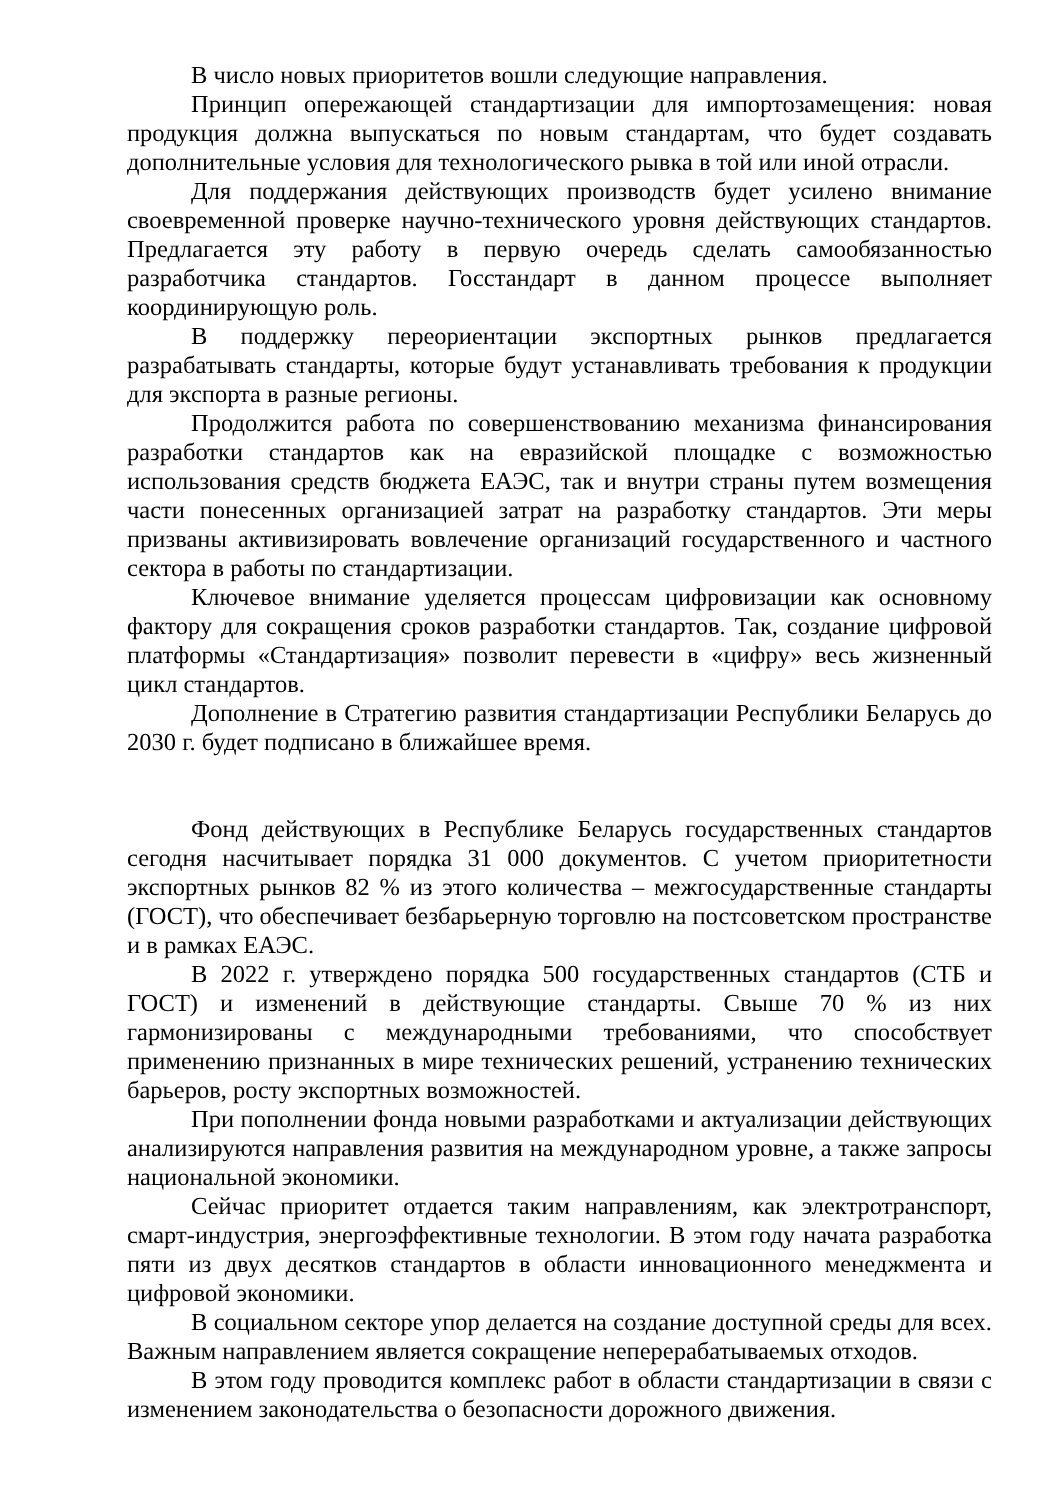В число новых приоритетов вошли следующие направления.
Принцип опережающей стандартизации для импортозамещения: новая продукция должна выпускаться по новым стандартам, что будет создавать дополнительные условия для технологического рывка в той или иной отрасли.
Для поддержания действующих производств будет усилено внимание своевременной проверке научно-технического уровня действующих стандартов. Предлагается эту работу в первую очередь сделать самообязанностью разработчика стандартов. Госстандарт в данном процессе выполняет координирующую роль.
В поддержку переориентации экспортных рынков предлагается разрабатывать стандарты, которые будут устанавливать требования к продукции для экспорта в разные регионы.
Продолжится работа по совершенствованию механизма финансирования разработки стандартов как на евразийской площадке с возможностью использования средств бюджета ЕАЭС, так и внутри страны путем возмещения части понесенных организацией затрат на разработку стандартов. Эти меры призваны активизировать вовлечение организаций государственного и частного сектора в работы по стандартизации.
Ключевое внимание уделяется процессам цифровизации как основному фактору для сокращения сроков разработки стандартов. Так, создание цифровой платформы «Стандартизация» позволит перевести в «цифру» весь жизненный цикл стандартов.
Дополнение в Стратегию развития стандартизации Республики Беларусь до 2030 г. будет подписано в ближайшее время.
Фонд действующих в Республике Беларусь государственных стандартов сегодня насчитывает порядка 31 000 документов. С учетом приоритетности экспортных рынков 82 % из этого количества – межгосударственные стандарты (ГОСТ), что обеспечивает безбарьерную торговлю на постсоветском пространстве и в рамках ЕАЭС.
В 2022 г. утверждено порядка 500 государственных стандартов (СТБ и ГОСТ) и изменений в действующие стандарты. Свыше 70 % из них гармонизированы с международными требованиями, что способствует применению признанных в мире технических решений, устранению технических барьеров, росту экспортных возможностей.
При пополнении фонда новыми разработками и актуализации действующих анализируются направления развития на международном уровне, а также запросы национальной экономики.
Сейчас приоритет отдается таким направлениям, как электротранспорт, смарт-индустрия, энергоэффективные технологии. В этом году начата разработка пяти из двух десятков стандартов в области инновационного менеджмента и цифровой экономики.
В социальном секторе упор делается на создание доступной среды для всех. Важным направлением является сокращение неперерабатываемых отходов.
В этом году проводится комплекс работ в области стандартизации в связи с изменением законодательства о безопасности дорожного движения.